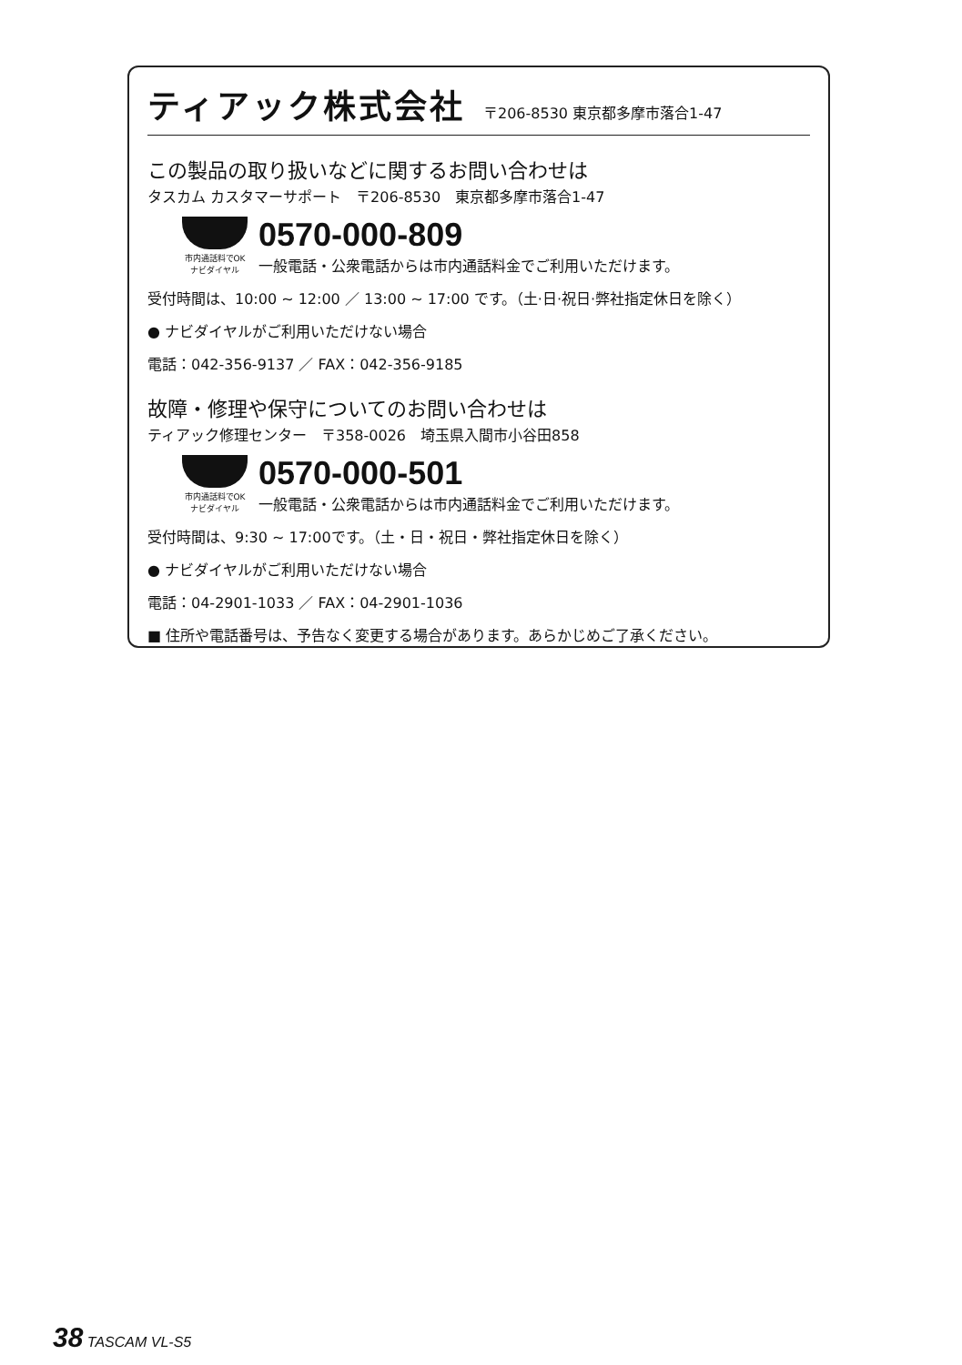ティアック株式会社 〒206-8530 東京都多摩市落合1-47
この製品の取り扱いなどに関するお問い合わせは
タスカム カスタマーサポート　〒206-8530　東京都多摩市落合1-47
市内通話料でOK ナビダイヤル
0570-000-809
一般電話・公衆電話からは市内通話料金でご利用いただけます。
受付時間は、10:00 ~ 12:00 ／ 13:00 ~ 17:00 です。（土·日·祝日·弊社指定休日を除く）
● ナビダイヤルがご利用いただけない場合
電話：042-356-9137 ／ FAX：042-356-9185
故障・修理や保守についてのお問い合わせは
ティアック修理センター　〒358-0026　埼玉県入間市小谷田858
市内通話料でOK ナビダイヤル
0570-000-501
一般電話・公衆電話からは市内通話料金でご利用いただけます。
受付時間は、9:30 ~ 17:00です。（土・日・祝日・弊社指定休日を除く）
● ナビダイヤルがご利用いただけない場合
電話：04-2901-1033 ／ FAX：04-2901-1036
■ 住所や電話番号は、予告なく変更する場合があります。あらかじめご了承ください。
38 TASCAM VL-S5